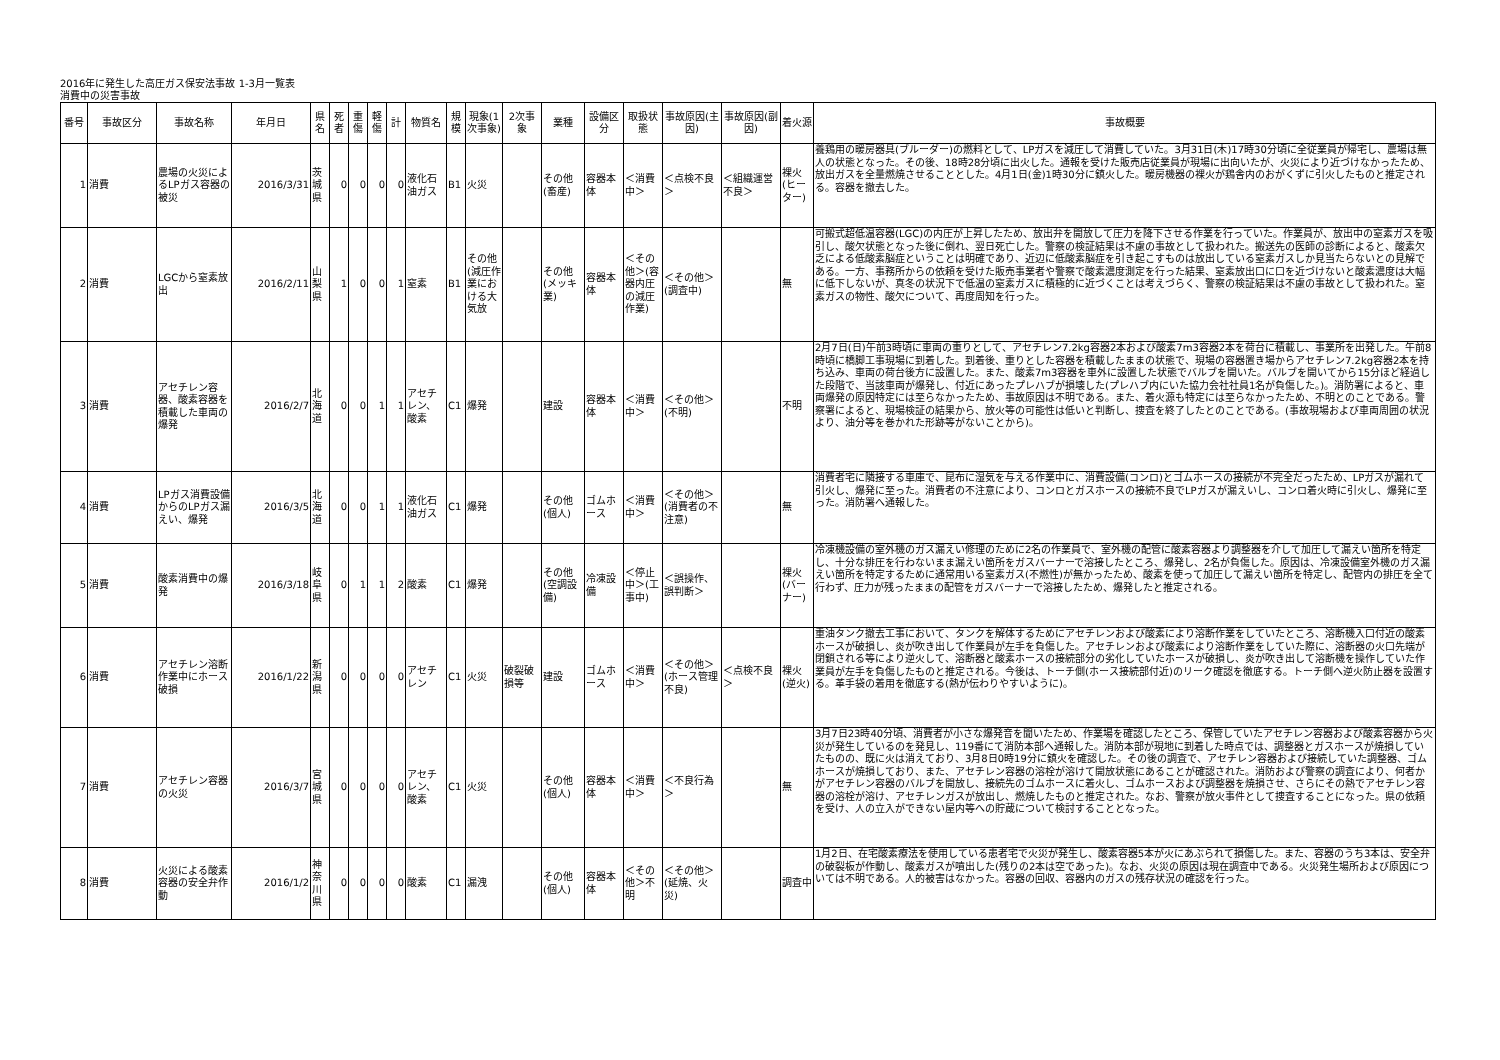2016年に発生した高圧ガス保安法事故 1-3月一覧表
消費中の災害事故
| 番号 | 事故区分 | 事故名称 | 年月日 | 県名 | 死者 | 重傷 | 軽傷 | 計 | 物質名 | 規模 | 現象(1次事象) | 2次事象 | 業種 | 設備区分 | 取扱状態 | 事故原因(主因) | 事故原因(副因) | 着火源 | 事故概要 |
| --- | --- | --- | --- | --- | --- | --- | --- | --- | --- | --- | --- | --- | --- | --- | --- | --- | --- | --- | --- |
| 1 | 消費 | 農場の火災によるLPガス容器の被災 | 2016/3/31 | 茨城県 | 0 | 0 | 0 | 0 | 液化石油ガス | B1 | 火災 | | その他(畜産) | 容器本体 | ＜消費中＞ | ＜点検不良＞ | ＜組織運営不良＞ | 裸火(ヒーター) | 養鶏用の暖房器具(ブルーダー)の燃料として、LPガスを減圧して消費していた。3月31日(木)17時30分頃に全従業員が帰宅し、農場は無人の状態となった。その後、18時28分頃に出火した。通報を受けた販売店従業員が現場に出向いたが、火災により近づけなかったため、放出ガスを全量燃焼させることとした。4月1日(金)1時30分に鎮火した。暖房機器の裸火が鶏舎内のおがくずに引火したものと推定される。容器を撤去した。 |
| 2 | 消費 | LGCから窒素放出 | 2016/2/11 | 山梨県 | 1 | 0 | 0 | 1 | 窒素 | B1 | その他(減圧作業における大気放 | | その他(メッキ業) | 容器本体 | ＜その他＞(容器内圧の減圧作業) | ＜その他＞(調査中) | | 無 | 可搬式超低温容器(LGC)の内圧が上昇したため、放出弁を開放して圧力を降下させる作業を行っていた。作業員が、放出中の窒素ガスを吸引し、酸欠状態となった後に倒れ、翌日死亡した。警察の検証結果は不慮の事故として扱われた。搬送先の医師の診断によると、酸素欠乏による低酸素脳症ということは明確であり、近辺に低酸素脳症を引き起こすものは放出している窒素ガスしか見当たらないとの見解である。一方、事務所からの依頼を受けた販売事業者や警察で酸素濃度測定を行った結果、窒素放出口に口を近づけないと酸素濃度は大幅に低下しないが、真冬の状況下で低温の窒素ガスに積極的に近づくことは考えづらく、警察の検証結果は不慮の事故として扱われた。窒素ガスの物性、酸欠について、再度周知を行った。 |
| 3 | 消費 | アセチレン容器、酸素容器を積載した車両の爆発 | 2016/2/7 | 北海道 | 0 | 0 | 1 | 1 | アセチレン、酸素 | C1 | 爆発 | | 建設 | 容器本体 | ＜消費中＞ | ＜その他＞(不明) | | 不明 | 2月7日(日)午前3時頃に車両の重りとして、アセチレン7.2kg容器2本および酸素7m3容器2本を荷台に積載し、事業所を出発した。午前8時頃に橋脚工事現場に到着した。到着後、重りとした容器を積載したままの状態で、現場の容器置き場からアセチレン7.2kg容器2本を持ち込み、車両の荷台後方に設置した。また、酸素7m3容器を車外に設置した状態でバルブを開いた。バルブを開いてから15分ほど経過した段階で、当該車両が爆発し、付近にあったプレハブが損壊した(プレハブ内にいた協力会社社員1名が負傷した。)。消防署によると、車両爆発の原因特定には至らなかったため、事故原因は不明である。また、着火源も特定には至らなかったため、不明とのことである。警察署によると、現場検証の結果から、放火等の可能性は低いと判断し、捜査を終了したとのことである。(事故現場および車両周囲の状況より、油分等を巻かれた形跡等がないことから)。 |
| 4 | 消費 | LPガス消費設備からのLPガス漏えい、爆発 | 2016/3/5 | 北海道 | 0 | 0 | 1 | 1 | 液化石油ガス | C1 | 爆発 | | その他(個人) | ゴムホース | ＜消費中＞ | ＜その他＞(消費者の不注意) | | 無 | 消費者宅に隣接する車庫で、昆布に湿気を与える作業中に、消費設備(コンロ)とゴムホースの接続が不完全だったため、LPガスが漏れて引火し、爆発に至った。消費者の不注意により、コンロとガスホースの接続不良でLPガスが漏えいし、コンロ着火時に引火し、爆発に至った。消防署へ通報した。 |
| 5 | 消費 | 酸素消費中の爆発 | 2016/3/18 | 岐阜県 | 0 | 1 | 1 | 2 | 酸素 | C1 | 爆発 | | その他(空調設備) | 冷凍設備 | ＜停止中＞(工事中) | ＜誤操作、誤判断＞ | | 裸火(バーナー) | 冷凍機設備の室外機のガス漏えい修理のために2名の作業員で、室外機の配管に酸素容器より調整器を介して加圧して漏えい箇所を特定し、十分な排圧を行わないまま漏えい箇所をガスバーナーで溶接したところ、爆発し、2名が負傷した。原因は、冷凍設備室外機のガス漏えい箇所を特定するために通常用いる窒素ガス(不燃性)が無かったため、酸素を使って加圧して漏えい箇所を特定し、配管内の排圧を全て行わず、圧力が残ったままの配管をガスバーナーで溶接したため、爆発したと推定される。 |
| 6 | 消費 | アセチレン溶断作業中にホース破損 | 2016/1/22 | 新潟県 | 0 | 0 | 0 | 0 | アセチレン | C1 | 火災 | 破裂破損等 | 建設 | ゴムホース | ＜消費中＞ | ＜その他＞(ホース管理不良) | ＜点検不良＞ | 裸火(逆火) | 重油タンク撤去工事において、タンクを解体するためにアセチレンおよび酸素により溶断作業をしていたところ、溶断機入口付近の酸素ホースが破損し、炎が吹き出して作業員が左手を負傷した。アセチレンおよび酸素により溶断作業をしていた際に、溶断器の火口先端が閉鎖される等により逆火して、溶断器と酸素ホースの接続部分の劣化していたホースが破損し、炎が吹き出して溶断機を操作していた作業員が左手を負傷したものと推定される。今後は、トーチ側(ホース接続部付近)のリーク確認を徹底する。トーチ側へ逆火防止器を設置する。革手袋の着用を徹底する(熱が伝わりやすいように)。 |
| 7 | 消費 | アセチレン容器の火災 | 2016/3/7 | 宮城県 | 0 | 0 | 0 | 0 | アセチレン、酸素 | C1 | 火災 | | その他(個人) | 容器本体 | ＜消費中＞ | ＜不良行為＞ | | 無 | 3月7日23時40分頃、消費者が小さな爆発音を聞いたため、作業場を確認したところ、保管していたアセチレン容器および酸素容器から火災が発生しているのを発見し、119番にて消防本部へ通報した。消防本部が現地に到着した時点では、調整器とガスホースが焼損していたものの、既に火は消えており、3月8日0時19分に鎮火を確認した。その後の調査で、アセチレン容器および接続していた調整器、ゴムホースが焼損しており、また、アセチレン容器の溶栓が溶けて開放状態にあることが確認された。消防および警察の調査により、何者かがアセチレン容器のバルブを開放し、接続先のゴムホースに着火し、ゴムホースおよび調整器を焼損させ、さらにその熱でアセチレン容器の溶栓が溶け、アセチレンガスが放出し、燃焼したものと推定された。なお、警察が放火事件として捜査することになった。県の依頼を受け、人の立入ができない屋内等への貯蔵について検討することとなった。 |
| 8 | 消費 | 火災による酸素容器の安全弁作動 | 2016/1/2 | 神奈川県 | 0 | 0 | 0 | 0 | 酸素 | C1 | 漏洩 | | その他(個人) | 容器本体 | ＜その他＞不明 | ＜その他＞(延焼、火災) | | 調査中 | 1月2日、在宅酸素療法を使用している患者宅で火災が発生し、酸素容器5本が火にあぶられて損傷した。また、容器のうち3本は、安全弁の破裂板が作動し、酸素ガスが噴出した(残りの2本は空であった)。なお、火災の原因は現在調査中である。火災発生場所および原因については不明である。人的被害はなかった。容器の回収、容器内のガスの残存状況の確認を行った。 |